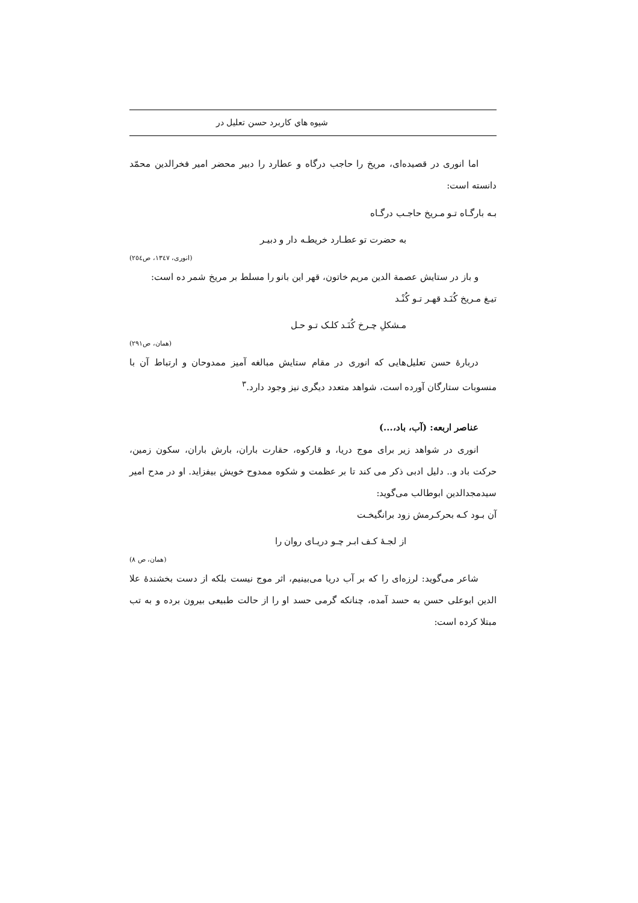شیوه هاي کاربرد حسن تعلیل در
اما انوری در قصیده‌ای، مریخ را حاجب درگاه و عطارد را دبیر محضر امیر فخرالدین محمّد دانسته است:
بـه بارگـاه تـو مـریخ حاجـب درگـاه
به حضرت تو عطـارد خریطـه دار و دبیـر
(انوری، ۱۳٤۷، ص۲٥٤)
و باز در ستایش عصمة الدین مریم خاتون، قهر این بانو را مسلط بر مریخ شمر ده است:
تیـغ مـریخ کُنَـد قهـر تـو کُنْـد
مـشکلِ چـرخ کُنَـد کلـک تـو حـل
(همان، ص۲۹۱)
دربارهٔ حسن تعلیل‌هایی که انوری در مقام ستایش مبالغه آمیز ممدوحان و ارتباط آن با منسوبات ستارگان آورده است، شواهد متعدد دیگری نیز وجود دارد.<sup>۳</sup>
عناصر اربعه: (آب، باد،...)
انوری در شواهد زیر برای موج دریا، و قارکوه، حقارت باران، بارش باران، سکون زمین، حرکت باد و.. دلیل ادبی ذکر می کند تا بر عظمت و شکوه ممدوح خویش بیفزاید. او در مدح امیر سیدمجدالدین ابوطالب می‌گوید:
آن بـود کـه بحرکـرمش زود برانگیخـت
از لجـهٔ کـف ابـر چـو دریـای روان را
(همان، ص ۸)
شاعر می‌گوید: لرزه‌ای را که بر آب دریا می‌بینیم، اثر موج نیست بلکه از دست بخشندهٔ علا الدین ابوعلی حسن به حسد آمده، چنانکه گرمی حسد او را از حالت طبیعی بیرون برده و به تب مبتلا کرده است: